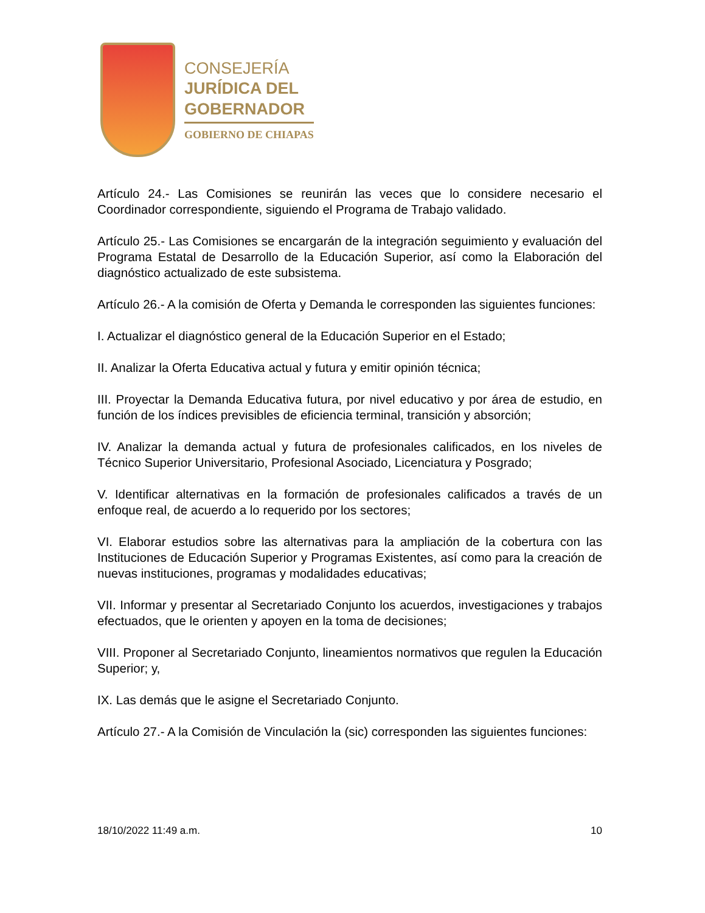CONSEJERÍA
JURÍDICA DEL
GOBERNADOR
GOBIERNO DE CHIAPAS
Artículo 24.- Las Comisiones se reunirán las veces que lo considere necesario el Coordinador correspondiente, siguiendo el Programa de Trabajo validado.
Artículo 25.- Las Comisiones se encargarán de la integración seguimiento y evaluación del Programa Estatal de Desarrollo de la Educación Superior, así como la Elaboración del diagnóstico actualizado de este subsistema.
Artículo 26.- A la comisión de Oferta y Demanda le corresponden las siguientes funciones:
I. Actualizar el diagnóstico general de la Educación Superior en el Estado;
II. Analizar la Oferta Educativa actual y futura y emitir opinión técnica;
III. Proyectar la Demanda Educativa futura, por nivel educativo y por área de estudio, en función de los índices previsibles de eficiencia terminal, transición y absorción;
IV. Analizar la demanda actual y futura de profesionales calificados, en los niveles de Técnico Superior Universitario, Profesional Asociado, Licenciatura y Posgrado;
V. Identificar alternativas en la formación de profesionales calificados a través de un enfoque real, de acuerdo a lo requerido por los sectores;
VI. Elaborar estudios sobre las alternativas para la ampliación de la cobertura con las Instituciones de Educación Superior y Programas Existentes, así como para la creación de nuevas instituciones, programas y modalidades educativas;
VII. Informar y presentar al Secretariado Conjunto los acuerdos, investigaciones y trabajos efectuados, que le orienten y apoyen en la toma de decisiones;
VIII. Proponer al Secretariado Conjunto, lineamientos normativos que regulen la Educación Superior; y,
IX. Las demás que le asigne el Secretariado Conjunto.
Artículo 27.- A la Comisión de Vinculación la (sic) corresponden las siguientes funciones:
18/10/2022 11:49 a.m. 10